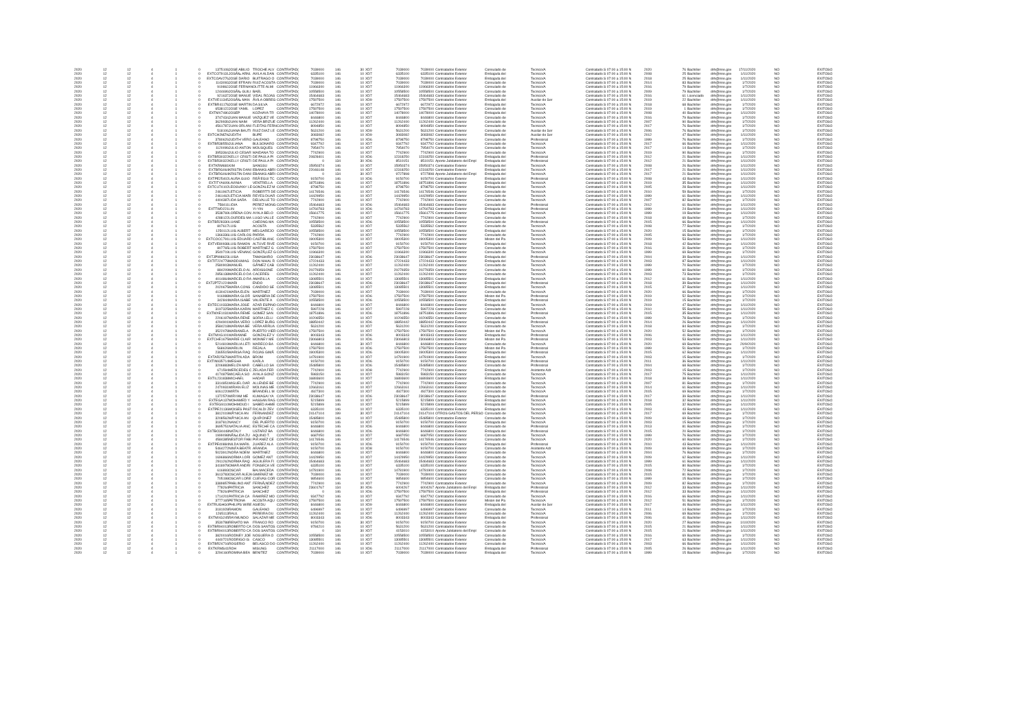| 2020 | 12 | 12 | 4 | 1 | 0 | 1375108 | JOSE ABILIO | TROCHE ALV | CONTRATAD( | 7039000 | 146 | 30 | XD7 | 7039000 | 7039000 | Contratados Exterior | Consulado de | Tecnico/A | Contratado S 07:00 a 15:00 N | 2020 | 76 | Bachiller | drh@mre.gov | 17/11/2020 | NO | EXITOSO |
| 2020 | 12 | 12 | 4 | 1 | 0 | EXTCO79131 | JOSÃ‰ ARNL | AVILA ALDAN | CONTRATAD( | 6335100 | 146 | 10 | XD7 | 6335100 | 6335100 | Contratados Exterior | Embajada del | Tecnico/A | Contratado S 07:00 a 15:00 N | 2008 | 25 | Bachiller | drh@mre.gov | 1/11/2020 | NO | EXITOSO |
| 2020 | 12 | 12 | 4 | 1 | 0 | EXTCOAV276 | JOSE DARIO | BUITRAGO O | CONTRATAD( | 7039000 | 146 | 10 | XD7 | 7039000 | 7039000 | Contratados Exterior | Embajada del | Tecnico/A | Contratado S 07:00 a 15:00 N | 2018 | 25 | Bachiller | drh@mre.gov | 1/11/2020 | NO | EXITOSO |
| 2020 | 12 | 12 | 4 | 1 | 0 | 1143093 | JOSE EFRAIN | RUIZ ACOSTA | CONTRATAD( | 7039000 | 146 | 10 | XD7 | 7039000 | 7039000 | Contratados Exterior | Consulado de | Tecnico/A | Contratado S 07:00 a 15:00 N | 2014 | 83 | Bachiller | drh@mre.gov | 1/7/2020 | NO | EXITOSO |
| 2020 | 12 | 12 | 4 | 1 | 0 | 919862 | JOSE FERNAN | OLITTE ALMI | CONTRATAD( | 11966300 | 146 | 10 | XD7 | 11966300 | 11966300 | Contratados Exterior | Consulado de | Tecnico/A | Contratado S 07:00 a 15:00 N | 2016 | 79 | Bachiller | drh@mre.gov | 1/7/2020 | NO | EXITOSO |
| 2020 | 12 | 12 | 4 | 1 | 0 | 1244699 | JOSÃ‰ GUILI | BAEL | CONTRATAD( | 10558500 | 146 | 10 | XD7 | 10558500 | 10558500 | Contratados Exterior | Consulado de | Tecnico/A | Contratado S 07:00 a 15:00 N | 2009 | 79 | Bachiller | drh@mre.gov | 1/7/2020 | NO | EXITOSO |
| 2020 | 12 | 12 | 4 | 1 | 0 | 921637 | JOSE MANUE | VIDAL ROJAS | CONTRATAD( | 15464683 | 146 | 10 | XD7 | 15464683 | 15464683 | Contratados Exterior | Consulado de | Tecnico/A | Contratado S 07:00 a 15:00 N | 2016 | 61 | Licenciado | drh@mre.gov | 1/11/2020 | NO | EXITOSO |
| 2020 | 12 | 12 | 4 | 1 | 0 | EXTVE11345 | JOSÃ‰ MAN | ÃVILA OBREG | CONTRATAD( | 17597500 | 146 | 10 | XD9 | 17597500 | 17597500 | Contratados Exterior | Embajada del | Auxilar de Ser | Contratado S 07:00 a 15:00 N | 2019 | 22 | Bachiller | drh@mre.gov | 1/11/2020 | NO | EXITOSO |
| 2020 | 12 | 12 | 4 | 1 | 0 | EXTBR41178 | JOSE MARTIN | DA SILVA | CONTRATAD( | 6672972 | 146 | 10 | XD7 | 6672972 | 6672972 | Contratados Exterior | Embajada del | Tecnico/A | Contratado S 07:00 a 15:00 N | 2018 | 68 | Bachiller | drh@mre.gov | 1/7/2020 | NO | EXITOSO |
| 2020 | 12 | 12 | 4 | 1 | 0 | 6538122 | JOSE YAMIL | LOPEZ | CONTRATAD( | 17597500 | 146 | 10 | XD7 | 17597500 | 17597500 | Contratados Exterior | Consulado de | Tecnico/A | Contratado S 07:00 a 15:00 N | 2019 | 1 | Bachiller | drh@mre.gov | 1/7/2020 | NO | EXITOSO |
| 2020 | 12 | 12 | 4 | 1 | 0 | EXTMX7480 | JOSEP | KOZHAYA TR | CONTRATAD( | 14078000 | 146 | 10 | XD7 | 14078000 | 14078000 | Contratados Exterior | Embajada del | Tecnico/A | Contratado S 07:00 a 15:00 N | 2008 | 40 | Bachiller | drh@mre.gov | 1/11/2020 | NO | EXITOSO |
| 2020 | 12 | 12 | 4 | 1 | 0 | 3747434 | JUAN MANUE | VAZQUEZ VE | CONTRATAD( | 8446800 | 146 | 10 | XD7 | 8446800 | 8446800 | Contratados Exterior | Consulado de | Tecnico/A | Contratado S 07:00 a 15:00 N | 2016 | 79 | Bachiller | drh@mre.gov | 1/7/2020 | NO | EXITOSO |
| 2020 | 12 | 12 | 4 | 1 | 0 | 3629939 | JUAN NAIM | VERA BRIZUE | CONTRATAD( | 11262400 | 146 | 10 | XD7 | 11262400 | 11262400 | Contratados Exterior | Consulado de | Tecnico/A | Contratado S 07:00 a 15:00 N | 2007 | 90 | Bachiller | drh@mre.gov | 1/7/2020 | NO | EXITOSO |
| 2020 | 12 | 12 | 4 | 1 | 0 | 4561787 | JUAN ORLANI | FLEITAS FERN | CONTRATAD( | 8094850 | 146 | 10 | XD7 | 8094850 | 8094850 | Contratados Exterior | Consulado de | Tecnico/A | Contratado S 07:00 a 15:00 N | 2017 | 76 | Bachiller | drh@mre.gov | 1/7/2020 | NO | EXITOSO |
| 2020 | 12 | 12 | 4 | 1 | 0 | 518106 | JUANA BAUTI | RUIZ DIAZ LE | CONTRATAD( | 5631200 | 146 | 10 | XD9 | 5631200 | 5631200 | Contratados Exterior | Consulado de | Auxilar de Ser | Contratado S 07:00 a 15:00 N | 2006 | 76 | Bachiller | drh@mre.gov | 1/7/2020 | NO | EXITOSO |
| 2020 | 12 | 12 | 4 | 1 | 0 | EXTCH2MZN | JUDITH | BUPE | CONTRATAD( | 3083082 | 146 | 10 | XD9 | 3083082 | 3083082 | Contratados Exterior | Embajada del | Auxilar de Ser | Contratado S 07:00 a 15:00 N | 2012 | 47 | Bachiller | drh@mre.gov | 1/11/2020 | NO | EXITOSO |
| 2020 | 12 | 12 | 4 | 1 | 0 | 3780629 | JUDITH VERO | GALEANO | CONTRATAD( | 8798750 | 146 | 10 | XD6 | 8798750 | 8798750 | Contratados Exterior | Consulado de | Profesional | Contratado S 07:00 a 15:00 N | 1999 | 76 | Bachiller | drh@mre.gov | 1/7/2020 | NO | EXITOSO |
| 2020 | 12 | 12 | 4 | 1 | 0 | EXTBR38559 | JULIANA | BULSONARO | CONTRATAD( | 9347792 | 146 | 10 | XD7 | 9347792 | 9347792 | Contratados Exterior | Consulado de | Tecnico/A | Contratado S 07:00 a 15:00 N | 2017 | 66 | Bachiller | drh@mre.gov | 1/11/2020 | NO | EXITOSO |
| 2020 | 12 | 12 | 4 | 1 | 0 | 1120099 | JULIO ANTON | MOUSQUES | CONTRATAD( | 7954070 | 146 | 10 | XD7 | 7954070 | 7954070 | Contratados Exterior | Consulado de | Tecnico/A | Contratado S 07:00 a 15:00 N | 2017 | 14 | Bachiller | drh@mre.gov | 1/7/2020 | NO | EXITOSO |
| 2020 | 12 | 12 | 4 | 1 | 0 | 3953364 | JULIO CESAR | MAIDANA TO | CONTRATAD( | 7742900 | 146 | 10 | XD7 | 7742900 | 7742900 | Contratados Exterior | Consulado de | Tecnico/A | Contratado S 07:00 a 15:00 N | 2019 | 90 | Bachiller | drh@mre.gov | 1/7/2020 | NO | EXITOSO |
| 2020 | 12 | 12 | 4 | 1 | 0 | EXTBR30322 | KELLY CRISTI | DE PAULA PI | CONTRATAD( | 20828401 | 146 | 10 | XD6 | 12318250 | 12318250 | Contratados Exterior | Embajada del | Profesional | Contratado S 07:00 a 15:00 N | 2012 | 21 | Bachiller | drh@mre.gov | 1/11/2020 | NO | EXITOSO |
| 2020 | 12 | 12 | 4 | 1 | 0 | EXTBR30322 | KELLY CRISTI | DE PAULA PI | CONTRATAD( | 0 | 134 | 30 | XD6 | 8510151 | 8510151 | Aporte Jubilatorio del Empl | Embajada del | Profesional | Contratado S 07:00 a 15:00 N | 2012 | 21 | Bachiller | drh@mre.gov | 1/11/2020 | NO | EXITOSO |
| 2020 | 12 | 12 | 4 | 1 | 0 | EXTKRM681 | KIM | SANGSU | CONTRATAD( | 15950374 | 146 | 10 | XD7 | 15950374 | 15950374 | Contratados Exterior | Embajada del | Tecnico/A | Contratado S 07:00 a 15:00 N | 2008 | 26 | Bachiller | drh@mre.gov | 1/11/2020 | NO | EXITOSO |
| 2020 | 12 | 12 | 4 | 1 | 0 | EXTBRG064 | KRISTIN DANI | EBANKS ABRI | CONTRATAD( | 22046148 | 146 | 10 | XD7 | 12318250 | 12318250 | Contratados Exterior | Embajada del | Tecnico/A | Contratado S 07:00 a 15:00 N | 2017 | 21 | Bachiller | drh@mre.gov | 1/11/2020 | NO | EXITOSO |
| 2020 | 12 | 12 | 4 | 1 | 0 | EXTBRG064 | KRISTIN DANI | EBANKS ABRI | CONTRATAD( | 0 | 134 | 30 | XD7 | 9727898 | 9727898 | Aporte Jubilatorio del Empl | Embajada del | Tecnico/A | Contratado S 07:00 a 15:00 N | 2017 | 21 | Bachiller | drh@mre.gov | 1/11/2020 | NO | EXITOSO |
| 2020 | 12 | 12 | 4 | 1 | 0 | EXTPE25402 | LAURA GUIO | REÃ‘EGUI TC | CONTRATAD( | 9150700 | 146 | 10 | XD6 | 9150700 | 9150700 | Contratados Exterior | Embajada del | Profesional | Contratado S 07:00 a 15:00 N | 2008 | 43 | Bachiller | drh@mre.gov | 1/11/2020 | NO | EXITOSO |
| 2020 | 12 | 12 | 4 | 1 | 0 | EXTITYA609 | LAVINIA | VENTRELLA | CONTRATAD( | 18751896 | 146 | 10 | XD7 | 18751896 | 18751896 | Contratados Exterior | Embajada del | Tecnico/A | Contratado S 07:00 a 15:00 N | 2019 | 35 | Bachiller | drh@mre.gov | 1/11/2020 | NO | EXITOSO |
| 2020 | 12 | 12 | 4 | 1 | 0 | EXTCU74102 | LEOSVANY LE | GONZALEZ M | CONTRATAD( | 8798750 | 146 | 10 | XD7 | 8798750 | 8798750 | Contratados Exterior | Embajada del | Tecnico/A | Contratado S 07:00 a 15:00 N | 2005 | 28 | Bachiller | drh@mre.gov | 1/11/2020 | NO | EXITOSO |
| 2020 | 12 | 12 | 4 | 1 | 0 | 2461967 | LETICIA | ROBERTTI DE | CONTRATAD( | 14176546 | 146 | 10 | XD7 | 14176546 | 14176546 | Contratados Exterior | Consulado de | Tecnico/A | Contratado S 07:00 a 15:00 N | 2010 | 59 | Bachiller | drh@mre.gov | 1/7/2020 | NO | EXITOSO |
| 2020 | 12 | 12 | 4 | 1 | 0 | 2461462 | LETICIA MARI | REYES DUAR | CONTRATAD( | 14429950 | 146 | 10 | XD7 | 14429950 | 14429950 | Contratados Exterior | Consulado de | Tecnico/A | Contratado S 07:00 a 15:00 N | 1999 | 61 | Bachiller | drh@mre.gov | 1/11/2020 | NO | EXITOSO |
| 2020 | 12 | 12 | 4 | 1 | 0 | 4404387 | LIDA SARA | DELVALLE TO | CONTRATAD( | 7742900 | 146 | 10 | XD7 | 7742900 | 7742900 | Contratados Exterior | Consulado de | Tecnico/A | Contratado S 07:00 a 15:00 N | 2007 | 82 | Bachiller | drh@mre.gov | 1/7/2020 | NO | EXITOSO |
| 2020 | 12 | 12 | 4 | 1 | 0 | 758411 | LIDIA | PEREZ MONG | CONTRATAD( | 15464683 | 146 | 10 | XD6 | 15464683 | 15464683 | Contratados Exterior | Consulado de | Profesional | Contratado S 07:00 a 15:00 N | 2012 | 61 | Bachiller | drh@mre.gov | 1/11/2020 | NO | EXITOSO |
| 2020 | 12 | 12 | 4 | 1 | 0 | EXTTWD221 | LIN | YI-YIN | CONTRATAD( | 14760783 | 146 | 10 | XD6 | 14760783 | 14760783 | Contratados Exterior | Embajada del | Profesional | Contratado S 07:00 a 15:00 N | 1999 | 24 | Bachiller | drh@mre.gov | 1/11/2020 | NO | EXITOSO |
| 2020 | 12 | 12 | 4 | 1 | 0 | 3538769 | LORENA CON | AYALA BELO | CONTRATAD( | 15661775 | 146 | 10 | XD7 | 15661775 | 15661775 | Contratados Exterior | Embajada del | Tecnico/A | Contratado S 07:00 a 15:00 N | 1999 | 19 | Bachiller | drh@mre.gov | 1/11/2020 | NO | EXITOSO |
| 2020 | 12 | 12 | 4 | 1 | 0 | 4288122 | LOURDES MA | LUGO VALLE | CONTRATAD( | 7742900 | 146 | 10 | XD7 | 7742900 | 7742900 | Contratados Exterior | Consulado de | Tecnico/A | Contratado S 07:00 a 15:00 N | 2018 | 69 | Bachiller | drh@mre.gov | 1/7/2020 | NO | EXITOSO |
| 2020 | 12 | 12 | 4 | 1 | 0 | EXTBR28330 | LUANE | CHEONG MA | CONTRATAD( | 10558500 | 146 | 10 | XD6 | 10558500 | 10558500 | Contratados Exterior | Consulado de | Profesional | Contratado S 07:00 a 15:00 N | 2015 | 66 | Bachiller | drh@mre.gov | 1/11/2020 | NO | EXITOSO |
| 2020 | 12 | 12 | 4 | 1 | 0 | 807617 | LUIS | ACOSTA | CONTRATAD( | 5335562 | 146 | 10 | XD7 | 5335562 | 5335562 | Contratados Exterior | Consulado de | Tecnico/A | Contratado S 07:00 a 15:00 N | 2008 | 77 | Bachiller | drh@mre.gov | 1/7/2020 | NO | EXITOSO |
| 2020 | 12 | 12 | 4 | 1 | 0 | 1250112 | LUIS ALBERT | MELGAREJO | CONTRATAD( | 10558500 | 146 | 10 | XD7 | 10558500 | 10558500 | Contratados Exterior | Embajada del | Tecnico/A | Contratado S 07:00 a 15:00 N | 2020 | 15 | Bachiller | drh@mre.gov | 1/7/2020 | NO | EXITOSO |
| 2020 | 12 | 12 | 4 | 1 | 0 | 1366336 | LUIS CARLOS | PARRA | CONTRATAD( | 7742900 | 146 | 10 | XD7 | 7742900 | 7742900 | Contratados Exterior | Consulado de | Tecnico/A | Contratado S 07:00 a 15:00 N | 2005 | 66 | Bachiller | drh@mre.gov | 1/7/2020 | NO | EXITOSO |
| 2020 | 12 | 12 | 4 | 1 | 0 | EXTCOCC791 | LUIS EDUARD | CASTIBLANC | CONTRATAD( | 19005300 | 146 | 10 | XD7 | 19005300 | 19005300 | Contratados Exterior | Mision del Pa | Tecnico/A | Contratado S 07:00 a 15:00 N | 2009 | 53 | Bachiller | drh@mre.gov | 1/11/2020 | NO | EXITOSO |
| 2020 | 12 | 12 | 4 | 1 | 0 | EXTVE80938 | LUIS RAMON | ALTUVE RIVE | CONTRATAD( | 9150700 | 146 | 10 | XD7 | 9150700 | 9150700 | Contratados Exterior | Embajada del | Tecnico/A | Contratado S 07:00 a 15:00 N | 2018 | 42 | Bachiller | drh@mre.gov | 1/11/2020 | NO | EXITOSO |
| 2020 | 12 | 12 | 4 | 1 | 0 | 807765 | LUIS ROBERT | MARTINEZ G | CONTRATAD( | 17597500 | 146 | 10 | XD7 | 17597500 | 17597500 | Contratados Exterior | Consulado de | Tecnico/A | Contratado S 07:00 a 15:00 N | 2016 | 31 | Bachiller | drh@mre.gov | 1/7/2020 | NO | EXITOSO |
| 2020 | 12 | 12 | 4 | 1 | 0 | 3540719 | LUIS VENANC | GONZÃ¡LEZ G | CONTRATAD( | 11966300 | 146 | 10 | XD7 | 11966300 | 11966300 | Contratados Exterior | Consulado de | Tecnico/A | Contratado S 07:00 a 15:00 N | 1999 | 69 | Bachiller | drh@mre.gov | 1/7/2020 | NO | EXITOSO |
| 2020 | 12 | 12 | 4 | 1 | 0 | EXTJP998623 | LUISA | TAMASHIRO | CONTRATAD( | 23038647 | 146 | 10 | XD6 | 23038647 | 23038647 | Contratados Exterior | Embajada del | Profesional | Contratado S 07:00 a 15:00 N | 2004 | 39 | Bachiller | drh@mre.gov | 1/11/2020 | NO | EXITOSO |
| 2020 | 12 | 12 | 4 | 1 | 0 | EXTIT224778 | MADDUMAG | DON NIHAL R | CONTRATAD( | 17224433 | 146 | 10 | XD7 | 17224433 | 17224433 | Contratados Exterior | Embajada del | Tecnico/A | Contratado S 07:00 a 15:00 N | 2003 | 87 | Bachiller | drh@mre.gov | 1/11/2020 | NO | EXITOSO |
| 2020 | 12 | 12 | 4 | 1 | 0 | 2580903 | MANUEL | GÃ³MEZ CAB | CONTRATAD( | 11262400 | 146 | 10 | XD7 | 11262400 | 11262400 | Contratados Exterior | Consulado de | Tecnico/A | Contratado S 07:00 a 15:00 N | 1999 | 70 | Bachiller | drh@mre.gov | 1/7/2020 | NO | EXITOSO |
| 2020 | 12 | 12 | 4 | 1 | 0 | 884209 | MARCELO AL | ARDISSONE | CONTRATAD( | 20279359 | 146 | 10 | XD7 | 20279359 | 20279359 | Contratados Exterior | Consulado de | Tecnico/A | Contratado S 07:00 a 15:00 N | 1999 | 60 | Bachiller | drh@mre.gov | 1/7/2020 | NO | EXITOSO |
| 2020 | 12 | 12 | 4 | 1 | 0 | 2856138 | MARCELO DA | CACERES | CONTRATAD( | 11262400 | 146 | 10 | XD7 | 11262400 | 11262400 | Contratados Exterior | Consulado de | Tecnico/A | Contratado S 07:00 a 15:00 N | 2003 | 73 | Bachiller | drh@mre.gov | 1/7/2020 | NO | EXITOSO |
| 2020 | 12 | 12 | 4 | 1 | 0 | 4014864 | MARCELO RA | AMARILLA | CONTRATAD( | 13085501 | 146 | 10 | XD7 | 13085501 | 13085501 | Contratados Exterior | Embajada del | Tecnico/A | Contratado S 07:00 a 15:00 N | 2012 | 61 | Bachiller | drh@mre.gov | 1/11/2020 | NO | EXITOSO |
| 2020 | 12 | 12 | 4 | 1 | 0 | EXTJPTZ1224 | MARI | ENDO | CONTRATAD( | 23038647 | 146 | 10 | XD6 | 23038647 | 23038647 | Contratados Exterior | Embajada del | Profesional | Contratado S 07:00 a 15:00 N | 2018 | 39 | Bachiller | drh@mre.gov | 1/11/2020 | NO | EXITOSO |
| 2020 | 12 | 12 | 4 | 1 | 0 | 2020675 | MARIA CONS | CANDIDO SE | CONTRATAD( | 13085501 | 146 | 10 | XD7 | 13085501 | 13085501 | Contratados Exterior | Embajada del | Tecnico/A | Contratado S 07:00 a 15:00 N | 2015 | 37 | Bachiller | drh@mre.gov | 1/11/2020 | NO | EXITOSO |
| 2020 | 12 | 12 | 4 | 1 | 0 | 4130421 | MARIA ELEN | MARTINEZ | CONTRATAD( | 7039000 | 146 | 10 | XD7 | 7039000 | 7039000 | Contratados Exterior | Consulado de | Tecnico/A | Contratado S 07:00 a 15:00 N | 2020 | 66 | Bachiller | drh@mre.gov | 1/7/2020 | NO | EXITOSO |
| 2020 | 12 | 12 | 4 | 1 | 0 | 916988 | MARIA GLOR | SANABRIA DE | CONTRATAD( | 17597500 | 146 | 10 | XD6 | 17597500 | 17597500 | Contratados Exterior | Mision del Pa | Profesional | Contratado S 07:00 a 15:00 N | 2019 | 52 | Bachiller | drh@mre.gov | 1/7/2020 | NO | EXITOSO |
| 2020 | 12 | 12 | 4 | 1 | 0 | 342844 | MARIA ISABE | VALIENTE A | CONTRATAD( | 10558500 | 146 | 10 | XD6 | 10558500 | 10558500 | Contratados Exterior | Embajada del | Profesional | Contratado S 07:00 a 15:00 N | 2019 | 15 | Bachiller | drh@mre.gov | 1/7/2020 | NO | EXITOSO |
| 2020 | 12 | 12 | 4 | 1 | 0 | EXTEC10333 | MARIA JOSE | AZAR ESPINO | CONTRATAD( | 8446800 | 146 | 10 | XD7 | 8446800 | 8446800 | Contratados Exterior | Embajada del | Tecnico/A | Contratado S 07:00 a 15:00 N | 2019 | 47 | Bachiller | drh@mre.gov | 1/11/2020 | NO | EXITOSO |
| 2020 | 12 | 12 | 4 | 1 | 0 | 3197325 | MARIA KARIN | MARTINEZ C | CONTRATAD( | 5997228 | 146 | 10 | XD7 | 5997228 | 5997228 | Contratados Exterior | Consulado de | Tecnico/A | Contratado S 07:00 a 15:00 N | 2010 | 55 | Bachiller | drh@mre.gov | 1/11/2020 | NO | EXITOSO |
| 2020 | 12 | 12 | 4 | 1 | 0 | EXTMXE1031 | MARIA REME | GOMEZ SAN | CONTRATAD( | 18751896 | 146 | 10 | XD6 | 18751896 | 18751896 | Contratados Exterior | Embajada del | Profesional | Contratado S 07:00 a 15:00 N | 2015 | 35 | Bachiller | drh@mre.gov | 1/11/2020 | NO | EXITOSO |
| 2020 | 12 | 12 | 4 | 1 | 0 | 2206197 | MARIA RENE | SORIA LELLI | CONTRATAD( | 10206550 | 146 | 10 | XD7 | 10206550 | 10206550 | Contratados Exterior | Consulado de | Tecnico/A | Contratado S 07:00 a 15:00 N | 1999 | 78 | Bachiller | drh@mre.gov | 1/7/2020 | NO | EXITOSO |
| 2020 | 12 | 12 | 4 | 1 | 0 | 4294901 | MARIA VERO | LOPEZ BURG | CONTRATAD( | 18850442 | 146 | 10 | XD6 | 18850442 | 18850442 | Contratados Exterior | Embajada del | Profesional | Contratado S 07:00 a 15:00 N | 2014 | 26 | Bachiller | drh@mre.gov | 1/11/2020 | NO | EXITOSO |
| 2020 | 12 | 12 | 4 | 1 | 0 | 3584218 | MARIANA BE | VERA ARRUA | CONTRATAD( | 5631200 | 146 | 10 | XD7 | 5631200 | 5631200 | Contratados Exterior | Consulado de | Tecnico/A | Contratado S 07:00 a 15:00 N | 2018 | 84 | Bachiller | drh@mre.gov | 1/7/2020 | NO | EXITOSO |
| 2020 | 12 | 12 | 4 | 1 | 0 | 3522078 | MARIANELA | PUERTO VIER | CONTRATAD( | 17597500 | 146 | 10 | XD7 | 17597500 | 17597500 | Contratados Exterior | Mision del Pa | Tecnico/A | Contratado S 07:00 a 15:00 N | 2020 | 52 | Bachiller | drh@mre.gov | 1/7/2020 | NO | EXITOSO |
| 2020 | 12 | 12 | 4 | 1 | 0 | EXTMXG101 | MARIANNE | GONZALEZ V | CONTRATAD( | 8003343 | 146 | 10 | XD6 | 8003343 | 8003343 | Contratados Exterior | Embajada del | Profesional | Contratado S 07:00 a 15:00 N | 2006 | 41 | Bachiller | drh@mre.gov | 1/11/2020 | NO | EXITOSO |
| 2020 | 12 | 12 | 4 | 1 | 0 | EXTCHE1675 | MARIE CLAIR | MONNEY ME | CONTRATAD( | 23066803 | 146 | 10 | XD6 | 23066803 | 23066803 | Contratados Exterior | Mision del Pa | Profesional | Contratado S 07:00 a 15:00 N | 2003 | 53 | Bachiller | drh@mre.gov | 1/11/2020 | NO | EXITOSO |
| 2020 | 12 | 12 | 4 | 1 | 0 | 5214819 | MARILIA LETI | MARECO BA | CONTRATAD( | 8446800 | 146 | 30 | XD7 | 8446800 | 8446800 | Contratados Exterior | Consulado de | Tecnico/A | Contratado S 07:00 a 15:00 N | 2020 | 69 | Bachiller | drh@mre.gov | 20/9/2020 | NO | EXITOSO |
| 2020 | 12 | 12 | 4 | 1 | 0 | 568626 | MARILIN | REJALA | CONTRATAD( | 17597500 | 146 | 10 | XD6 | 17597500 | 17597500 | Contratados Exterior | Mision del Pa | Profesional | Contratado S 07:00 a 15:00 N | 1999 | 51 | Bachiller | drh@mre.gov | 1/7/2020 | NO | EXITOSO |
| 2020 | 12 | 12 | 4 | 1 | 0 | 2365515 | MARISA RAQ | ROJAS GIMÃ | CONTRATAD( | 19005300 | 146 | 10 | XD6 | 19005300 | 19005300 | Contratados Exterior | Embajada del | Profesional | Contratado S 07:00 a 15:00 N | 2015 | 62 | Bachiller | drh@mre.gov | 1/11/2020 | NO | EXITOSO |
| 2020 | 12 | 12 | 4 | 1 | 0 | EXTAR25676 | MARTIN ADA | BROM | CONTRATAD( | 14781900 | 146 | 10 | XD7 | 14781900 | 14781900 | Contratados Exterior | Embajada del | Tecnico/A | Contratado S 07:00 a 15:00 N | 2003 | 15 | Bachiller | drh@mre.gov | 1/7/2020 | NO | EXITOSO |
| 2020 | 12 | 12 | 4 | 1 | 0 | EXTIN935714 | MEGHA | KARLA | CONTRATAD( | 9150700 | 146 | 10 | XD6 | 9150700 | 9150700 | Contratados Exterior | Embajada del | Profesional | Contratado S 07:00 a 15:00 N | 2011 | 36 | Bachiller | drh@mre.gov | 1/11/2020 | NO | EXITOSO |
| 2020 | 12 | 12 | 4 | 1 | 0 | 3206883 | MELIZA MAR | CABELLO SA | CONTRATAD( | 15485800 | 146 | 10 | XD6 | 15485800 | 15485800 | Contratados Exterior | Consulado de | Profesional | Contratado S 07:00 a 15:00 N | 2004 | 68 | Bachiller | drh@mre.gov | 1/7/2020 | NO | EXITOSO |
| 2020 | 12 | 12 | 4 | 1 | 0 | 671594 | MERCEDES C | ZELADA FER | CONTRATAD( | 7742900 | 146 | 10 | XD8 | 7742900 | 7742900 | Contratados Exterior | Embajada del | Asistente Adr | Contratado S 07:00 a 15:00 N | 2003 | 15 | Bachiller | drh@mre.gov | 1/7/2020 | NO | EXITOSO |
| 2020 | 12 | 12 | 4 | 1 | 0 | 4174875 | MICAELA SO | AYALA GONZ | CONTRATAD( | 5983150 | 146 | 10 | XD7 | 5983150 | 5983150 | Contratados Exterior | Consulado de | Tecnico/A | Contratado S 07:00 a 15:00 N | 2017 | 75 | Bachiller | drh@mre.gov | 1/11/2020 | NO | EXITOSO |
| 2020 | 12 | 12 | 4 | 1 | 0 | EXTIL231838 | MICHAEL | HADAR | CONTRATAD( | 16893600 | 146 | 10 | XD7 | 16893600 | 16893600 | Contratados Exterior | Embajada del | Tecnico/A | Contratado S 07:00 a 15:00 N | 2018 | 38 | Bachiller | drh@mre.gov | 1/11/2020 | NO | EXITOSO |
| 2020 | 12 | 12 | 4 | 1 | 0 | 3314851 | MIGUEL DAR | ALLENDE BE | CONTRATAD( | 7742900 | 146 | 10 | XD7 | 7742900 | 7742900 | Contratados Exterior | Consulado de | Tecnico/A | Contratado S 07:00 a 15:00 N | 2007 | 81 | Bachiller | drh@mre.gov | 1/7/2020 | NO | EXITOSO |
| 2020 | 12 | 12 | 4 | 1 | 0 | 2470931 | MIRIAN ELIZ | MOLINAS ME | CONTRATAD( | 12663161 | 146 | 10 | XD7 | 12663161 | 12663161 | Contratados Exterior | Consulado de | Tecnico/A | Contratado S 07:00 a 15:00 N | 2014 | 61 | Bachiller | drh@mre.gov | 1/11/2020 | NO | EXITOSO |
| 2020 | 12 | 12 | 4 | 1 | 0 | 6061220 | MIRTA | BRANDELL M | CONTRATAD( | 4927300 | 146 | 10 | XD7 | 4927300 | 4927300 | Contratados Exterior | Consulado de | Tecnico/A | Contratado S 07:00 a 15:00 N | 2015 | 69 | Bachiller | drh@mre.gov | 1/7/2020 | NO | EXITOSO |
| 2020 | 12 | 12 | 4 | 1 | 0 | 1372570 | MIRYAM ME | KUMAGAI YA | CONTRATAD( | 23038647 | 146 | 10 | XD6 | 23038647 | 23038647 | Contratados Exterior | Embajada del | Profesional | Contratado S 07:00 a 15:00 N | 2017 | 39 | Bachiller | drh@mre.gov | 1/11/2020 | NO | EXITOSO |
| 2020 | 12 | 12 | 4 | 1 | 0 | EXTEGA137 | MOHAMED Y | HASSAN RAG | CONTRATAD( | 5215899 | 146 | 10 | XD7 | 5215899 | 5215899 | Contratados Exterior | Embajada del | Tecnico/A | Contratado S 07:00 a 15:00 N | 2018 | 32 | Bachiller | drh@mre.gov | 1/11/2020 | NO | EXITOSO |
| 2020 | 12 | 12 | 4 | 1 | 0 | EXTEG9110 | MOHMOUD I | SABED AHME | CONTRATAD( | 5215899 | 146 | 10 | XD7 | 5215899 | 5215899 | Contratados Exterior | Embajada del | Tecnico/A | Contratado S 07:00 a 15:00 N | 2005 | 32 | Bachiller | drh@mre.gov | 1/11/2020 | NO | EXITOSO |
| 2020 | 12 | 12 | 4 | 1 | 0 | EXTPE21136 | MOISES PAST | RICALDI ZEV | CONTRATAD( | 6335100 | 146 | 10 | XD7 | 6335100 | 6335100 | Contratados Exterior | Embajada del | Tecnico/A | Contratado S 07:00 a 15:00 N | 2003 | 43 | Bachiller | drh@mre.gov | 1/11/2020 | NO | EXITOSO |
| 2020 | 12 | 12 | 4 | 1 | 0 | 3812019 | MÃ“NICA AN | FERNANDEZ | CONTRATAD( | 24147104 | 199 | 30 | XD7 | 24147104 | 24147104 | OTROS GASTOS DEL PERSO | Consulado de | Tecnico/A | Contratado S 07:00 a 15:00 N | 2017 | 69 | Bachiller | drh@mre.gov | 1/7/2020 | NO | EXITOSO |
| 2020 | 12 | 12 | 4 | 1 | 0 | 3208562 | MÃ“NICA AN | QUIÃ‘ONEZ | CONTRATAD( | 15485800 | 146 | 10 | XD7 | 15485800 | 15485800 | Contratados Exterior | Consulado de | Tecnico/A | Contratado S 07:00 a 15:00 N | 2009 | 69 | Bachiller | drh@mre.gov | 1/7/2020 | NO | EXITOSO |
| 2020 | 12 | 12 | 4 | 1 | 0 | 3187812 | NANCY | DEL PUERTO | CONTRATAD( | 9150700 | 146 | 10 | XD7 | 9150700 | 9150700 | Contratados Exterior | Embajada del | Tecnico/A | Contratado S 07:00 a 15:00 N | 2003 | 15 | Bachiller | drh@mre.gov | 1/7/2020 | NO | EXITOSO |
| 2020 | 12 | 12 | 4 | 1 | 0 | 3695751 | NATALIA ANC | ESTECHE CA | CONTRATAD( | 8446800 | 146 | 10 | XD6 | 8446800 | 8446800 | Contratados Exterior | Consulado de | Profesional | Contratado S 07:00 a 15:00 N | 2013 | 81 | Bachiller | drh@mre.gov | 1/7/2020 | NO | EXITOSO |
| 2020 | 12 | 12 | 4 | 1 | 0 | EXTBO34448 | NATALY | USTARIZ BA | CONTRATAD( | 8446800 | 146 | 10 | XD6 | 8446800 | 8446800 | Contratados Exterior | Embajada del | Profesional | Contratado S 07:00 a 15:00 N | 2015 | 20 | Bachiller | drh@mre.gov | 1/7/2020 | NO | EXITOSO |
| 2020 | 12 | 12 | 4 | 1 | 0 | 1999098 | NÃ‰LIDA ZU | AQUINO T. | CONTRATAD( | 6687050 | 146 | 10 | XD7 | 6687050 | 6687050 | Contratados Exterior | Consulado de | Tecnico/A | Contratado S 07:00 a 15:00 N | 1999 | 76 | Bachiller | drh@mre.gov | 1/7/2020 | NO | EXITOSO |
| 2020 | 12 | 12 | 4 | 1 | 0 | 4584385 | NESTOR FABI | PIÃ‘ANEZ CE | CONTRATAD( | 14176546 | 146 | 10 | XD7 | 14176546 | 14176546 | Contratados Exterior | Consulado de | Tecnico/A | Contratado S 07:00 a 15:00 N | 2020 | 60 | Bachiller | drh@mre.gov | 1/7/2020 | NO | EXITOSO |
| 2020 | 12 | 12 | 4 | 1 | 0 | EXTPE40884 | NILDA MARIL | JUAREZ ALA | CONTRATAD( | 9150700 | 146 | 10 | XD6 | 9150700 | 9150700 | Contratados Exterior | Embajada del | Profesional | Contratado S 07:00 a 15:00 N | 2010 | 43 | Bachiller | drh@mre.gov | 1/11/2020 | NO | EXITOSO |
| 2020 | 12 | 12 | 4 | 1 | 0 | 5464272 | NINFA BEATR | ARANDA | CONTRATAD( | 9150700 | 146 | 10 | XD8 | 9150700 | 9150700 | Contratados Exterior | Consulado de | Asistente Adr | Contratado S 07:00 a 15:00 N | 2009 | 69 | Bachiller | drh@mre.gov | 1/7/2020 | NO | EXITOSO |
| 2020 | 12 | 12 | 4 | 1 | 0 | 5023912 | NORA NOEM | MARTINEZ | CONTRATAD( | 8446800 | 146 | 10 | XD7 | 8446800 | 8446800 | Contratados Exterior | Consulado de | Tecnico/A | Contratado S 07:00 a 15:00 N | 2004 | 76 | Bachiller | drh@mre.gov | 1/7/2020 | NO | EXITOSO |
| 2020 | 12 | 12 | 4 | 1 | 0 | 1696866 | NORMA LORI | GOMEZ ANT | CONTRATAD( | 14429950 | 146 | 10 | XD7 | 14429950 | 14429950 | Contratados Exterior | Consulado de | Tecnico/A | Contratado S 07:00 a 15:00 N | 2009 | 62 | Bachiller | drh@mre.gov | 1/11/2020 | NO | EXITOSO |
| 2020 | 12 | 12 | 4 | 1 | 0 | 2911262 | NORMA RAQ | AGUILERA FI | CONTRATAD( | 15464683 | 146 | 10 | XD7 | 15464683 | 15464683 | Contratados Exterior | Consulado de | Tecnico/A | Contratado S 07:00 a 15:00 N | 1999 | 61 | Bachiller | drh@mre.gov | 1/11/2020 | NO | EXITOSO |
| 2020 | 12 | 12 | 4 | 1 | 0 | 3418978 | OMAR ANDRI | FONSECA VE | CONTRATAD( | 6335100 | 146 | 10 | XD7 | 6335100 | 6335100 | Contratados Exterior | Consulado de | Tecnico/A | Contratado S 07:00 a 15:00 N | 2015 | 80 | Bachiller | drh@mre.gov | 1/7/2020 | NO | EXITOSO |
| 2020 | 12 | 12 | 4 | 1 | 0 | 616893 | OSCAR | BALMACEDA | CONTRATAD( | 14781900 | 146 | 10 | XD7 | 14781900 | 14781900 | Contratados Exterior | Consulado de | Tecnico/A | Contratado S 07:00 a 15:00 N | 2008 | 72 | Bachiller | drh@mre.gov | 1/7/2020 | NO | EXITOSO |
| 2020 | 12 | 12 | 4 | 1 | 0 | 3613783 | OSCAR ALEJA | GIMENEZ MI | CONTRATAD( | 7039000 | 146 | 10 | XD7 | 7039000 | 7039000 | Contratados Exterior | Consulado de | Tecnico/A | Contratado S 07:00 a 15:00 N | 2015 | 81 | Bachiller | drh@mre.gov | 1/7/2020 | NO | EXITOSO |
| 2020 | 12 | 12 | 4 | 1 | 0 | 705198 | OSCAR LORE | CUEVAS COR | CONTRATAD( | 9854600 | 146 | 10 | XD7 | 9854600 | 9854600 | Contratados Exterior | Consulado de | Tecnico/A | Contratado S 07:00 a 15:00 N | 1999 | 15 | Bachiller | drh@mre.gov | 1/7/2020 | NO | EXITOSO |
| 2020 | 12 | 12 | 4 | 1 | 0 | 3389857 | PABLINO ANT | FERNÃ¡NDEZ | CONTRATAD( | 7742900 | 146 | 10 | XD7 | 7742900 | 7742900 | Contratados Exterior | Consulado de | Tecnico/A | Contratado S 07:00 a 15:00 N | 2009 | 82 | Bachiller | drh@mre.gov | 1/7/2020 | NO | EXITOSO |
| 2020 | 12 | 12 | 4 | 1 | 0 | 778264 | PATRICIA | SANCHEZ | CONTRATAD( | 23601767 | 134 | 30 | XD6 | 6004267 | 6004267 | Aporte Jubilatorio del Empl | Embajada del | Profesional | Contratado S 07:00 a 15:00 N | 2012 | 33 | Bachiller | drh@mre.gov | 1/11/2020 | NO | EXITOSO |
| 2020 | 12 | 12 | 4 | 1 | 0 | 778264 | PATRICIA | SANCHEZ | CONTRATAD( | 0 | 146 | 10 | XD6 | 17597500 | 17597500 | Contratados Exterior | Embajada del | Profesional | Contratado S 07:00 a 15:00 N | 2012 | 33 | Bachiller | drh@mre.gov | 1/11/2020 | NO | EXITOSO |
| 2020 | 12 | 12 | 4 | 1 | 0 | 1714201 | PATRICIA CA | RAMIREZ MO | CONTRATAD( | 9347792 | 146 | 10 | XD7 | 9347792 | 9347792 | Contratados Exterior | Consulado de | Tecnico/A | Contratado S 07:00 a 15:00 N | 2016 | 66 | Bachiller | drh@mre.gov | 1/11/2020 | NO | EXITOSO |
| 2020 | 12 | 12 | 4 | 1 | 0 | 3777165 | PETRONA | ACOSTA AQU | CONTRATAD( | 17597500 | 146 | 10 | XD7 | 17597500 | 17597500 | Contratados Exterior | Mision del Pa | Tecnico/A | Contratado S 07:00 a 15:00 N | 2012 | 51 | Bachiller | drh@mre.gov | 1/7/2020 | NO | EXITOSO |
| 2020 | 12 | 12 | 4 | 1 | 0 | EXTRUGHG0 | PHILIPS WIRE | ASIEDU | CONTRATAD( | 8446800 | 146 | 10 | XD9 | 8446800 | 8446800 | Contratados Exterior | Embajada del | Auxilar de Ser | Contratado S 07:00 a 15:00 N | 2017 | 46 | Bachiller | drh@mre.gov | 1/11/2020 | NO | EXITOSO |
| 2020 | 12 | 12 | 4 | 1 | 0 | 3181928 | RAMON | GALEANO | CONTRATAD( | 6496997 | 146 | 10 | XD7 | 6496997 | 6496997 | Contratados Exterior | Consulado de | Tecnico/A | Contratado S 07:00 a 15:00 N | 2011 | 14 | Bachiller | drh@mre.gov | 1/7/2020 | NO | EXITOSO |
| 2020 | 12 | 12 | 4 | 1 | 0 | 1265113 | RAUL | PEREIRA DU | CONTRATAD( | 11262400 | 146 | 10 | XD7 | 11262400 | 11262400 | Contratados Exterior | Consulado de | Tecnico/A | Contratado S 07:00 a 15:00 N | 2006 | 69 | Bachiller | drh@mre.gov | 1/7/2020 | NO | EXITOSO |
| 2020 | 12 | 12 | 4 | 1 | 0 | EXTMXG245 | RAYMUNDO | SALAZAR ME | CONTRATAD( | 8003343 | 146 | 10 | XD6 | 8003343 | 8003343 | Contratados Exterior | Embajada del | Profesional | Contratado S 07:00 a 15:00 N | 2006 | 41 | Bachiller | drh@mre.gov | 1/11/2020 | NO | EXITOSO |
| 2020 | 12 | 12 | 4 | 1 | 0 | 3530788 | RENATO MA | FRANCO RO | CONTRATAD( | 9150700 | 146 | 30 | XD7 | 9150700 | 9150700 | Contratados Exterior | Consulado de | Tecnico/A | Contratado S 07:00 a 15:00 N | 2020 | 27 | Bachiller | drh@mre.gov | 1/10/2020 | NO | EXITOSO |
| 2020 | 12 | 12 | 4 | 1 | 0 | EXTBR94013 | ROBERTO CA | DOS SANTOS | CONTRATAD( | 9784210 | 146 | 10 | XD7 | 5631200 | 5631200 | Contratados Exterior | Consulado de | Tecnico/A | Contratado S 07:00 a 15:00 N | 2015 | 21 | Bachiller | drh@mre.gov | 1/11/2020 | NO | EXITOSO |
| 2020 | 12 | 12 | 4 | 1 | 0 | EXTBR94013 | ROBERTO CA | DOS SANTOS | CONTRATAD( | 0 | 134 | 30 | XD7 | 4153010 | 4153010 | Aporte Jubilatorio del Empl | Consulado de | Tecnico/A | Contratado S 07:00 a 15:00 N | 2015 | 21 | Bachiller | drh@mre.gov | 1/11/2020 | NO | EXITOSO |
| 2020 | 12 | 12 | 4 | 1 | 0 | 3820016 | RODNEY JOE | NOGUERA O | CONTRATAD( | 10558500 | 146 | 10 | XD7 | 10558500 | 10558500 | Contratados Exterior | Consulado de | Tecnico/A | Contratado S 07:00 a 15:00 N | 2016 | 69 | Bachiller | drh@mre.gov | 1/7/2020 | NO | EXITOSO |
| 2020 | 12 | 12 | 4 | 1 | 0 | 4440721 | RODRIGO IS | CASCO | CONTRATAD( | 13085501 | 146 | 10 | XD7 | 13085501 | 13085501 | Contratados Exterior | Consulado de | Tecnico/A | Contratado S 07:00 a 15:00 N | 2017 | 63 | Bachiller | drh@mre.gov | 1/11/2020 | NO | EXITOSO |
| 2020 | 12 | 12 | 4 | 1 | 0 | EXTBR24716 | ROGERIO | BELASCO DO | CONTRATAD( | 11262400 | 146 | 10 | XD7 | 11262400 | 11262400 | Contratados Exterior | Consulado de | Tecnico/A | Contratado S 07:00 a 15:00 N | 2003 | 66 | Bachiller | drh@mre.gov | 1/11/2020 | NO | EXITOSO |
| 2020 | 12 | 12 | 4 | 1 | 0 | EXTKRMS41 | ROH | MISUNG | CONTRATAD( | 21117000 | 146 | 10 | XD6 | 21117000 | 21117000 | Contratados Exterior | Embajada del | Profesional | Contratado S 07:00 a 15:00 N | 2005 | 26 | Bachiller | drh@mre.gov | 1/11/2020 | NO | EXITOSO |
| 2020 | 12 | 12 | 4 | 1 | 0 | 3294160 | ROMINA BEA | BENITEZ | CONTRATAD( | 7039000 | 146 | 10 | XD7 | 7039000 | 7039000 | Contratados Exterior | Embajada del | Tecnico/A | Contratado S 07:00 a 15:00 N | 1999 | 15 | Bachiller | drh@mre.gov | 1/7/2020 | NO | EXITOSO |